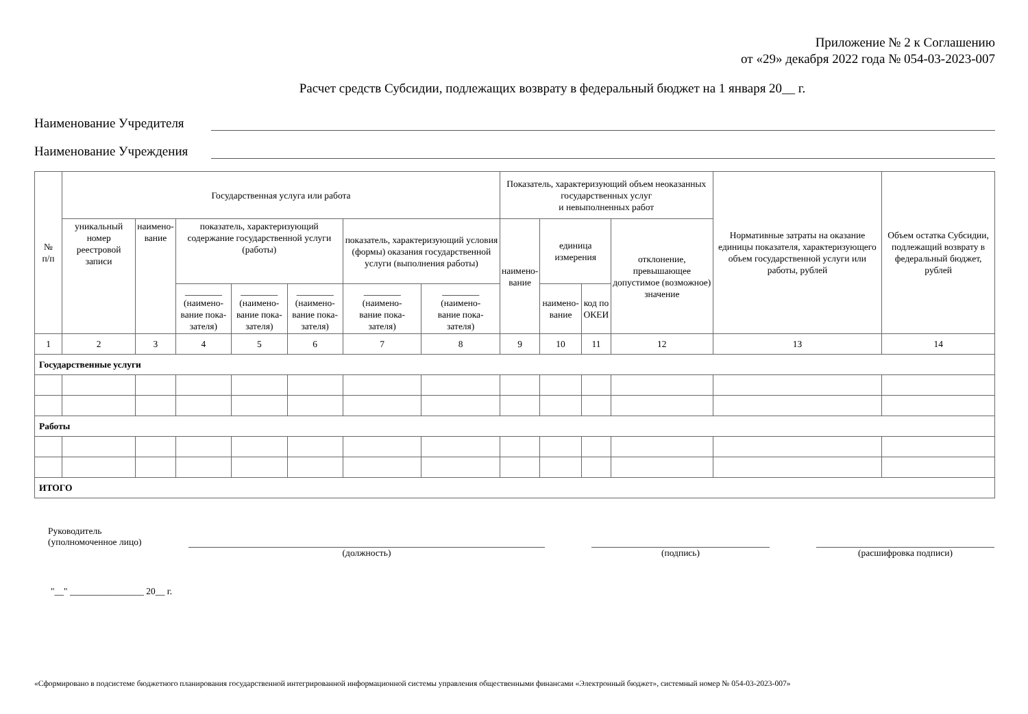Приложение № 2 к Соглашению
от «29» декабря 2022 года № 054-03-2023-007
Расчет средств Субсидии, подлежащих возврату в федеральный бюджет на 1 января 20__ г.
Наименование Учредителя
Наименование Учреждения
| № п/п | Государственная услуга или работа | | | | | | | Показатель, характеризующий объем неоказанных государственных услуг и невыполненных работ | | | | Нормативные затраты на оказание единицы показателя, характеризующего объем государственной услуги или работы, рублей | Объем остатка Субсидии, подлежащий возврату в федеральный бюджет, рублей |
| --- | --- | --- | --- | --- | --- | --- | --- | --- | --- | --- | --- | --- | --- |
| | уникальный номер реестровой записи | наимено- вание | показатель, характеризующий содержание государственной услуги (работы) | | | показатель, характеризующий условия (формы) оказания государственной услуги (выполнения работы) | | наимено- вание | единица измерения | | отклонение, превышающее допустимое (возможное) значение | | |
| | | | ________ (наимено- вание пока- зателя) | ________ (наимено- вание пока- зателя) | ________ (наимено- вание пока- зателя) | ________ (наимено- вание пока- зателя) | ________ (наимено- вание пока- зателя) | | наимено- вание | код по ОКЕИ | | | |
| 1 | 2 | 3 | 4 | 5 | 6 | 7 | 8 | 9 | 10 | 11 | 12 | 13 | 14 |
| Государственные услуги | | | | | | | | | | | | | |
| Работы | | | | | | | | | | | | | |
| ИТОГО | | | | | | | | | | | | | |
Руководитель
(уполномоченное лицо)
(должность)
(подпись)
(расшифровка подписи)
"__" ________________ 20__ г.
«Сформировано в подсистеме бюджетного планирования государственной интегрированной информационной системы управления общественными финансами «Электронный бюджет», системный номер № 054-03-2023-007»